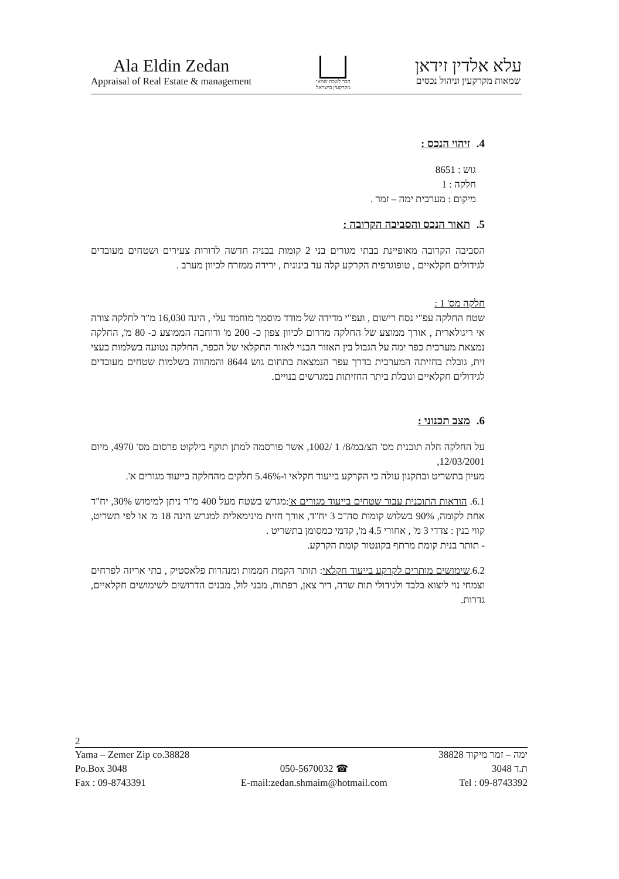Ala Eldin Zedan
Appraisal of Real Estate & management
חבר לשכת שמאי
מקרקעין בישראל
עלא אלדין זידאן
שמאות מקרקעין וניהול נכסים
4. זיהוי הנכס :
גוש : 8651
חלקה : 1
מיקום : מערבית ימה – זמר .
5. תאור הנכס והסביבה הקרובה :
הסביבה הקרובה מאופיינת בבתי מגורים בני 2 קומות בבניה חדשה לדורות צעירים ושטחים מעובדים לגידולים חקלאיים , טופוגרפית הקרקע קלה עד בינונית , ירידה ממזרח לכיוון מערב .
חלקה מס' 1 :
שטח החלקה עפ"י נסח רישום , ועפ"י מדידה של מודד מוסמך מוחמד עלי , הינה 16,030 מ"ר לחלקה צורה אי ריגולארית , אורך ממוצע של החלקה מדרום לכיוון צפון כ- 200 מ' ורוחבה הממוצע כ- 80 מ', החלקה נמצאת מערבית כפר ימה על הגבול בין האזור הבנוי לאזור החקלאי של הכפר, החלקה נטועה בשלמות בעצי זית, גובלת בחזיתה המערבית בדרך עפר הנמצאת בתחום גוש 8644 והמהווה בשלמות שטחים מעובדים לגידולים חקלאיים וגובלת ביתר החזיתות במגרשים בנויים.
6. מצב תכנוני :
על החלקה חלה תוכנית מס' הצ/במ/8/ 1 /1002, אשר פורסמה למתן תוקף בילקוט פרסום מס' 4970, מיום 12/03/2001,
מעיון בתשריט ובתקנון עולה כי הקרקע בייעוד חקלאי ו-5.46% חלקים מהחלקה בייעוד מגורים א'.
6.1. הוראות התוכנית עבור שטחים בייעוד מגורים א':מגרש בשטח מעל 400 מ"ר ניתן למימוש 30%, יח"ד אחת לקומה, 90% בשלוש קומות סה"כ 3 יח"ד, אורך חזית מינימאלית למגרש הינה 18 מ' או לפי תשריט, קווי בנין : צדדי 3 מ' , אחורי 4.5 מ', קדמי כמסומן בתשריט .
- תותר בנית קומת מרתף בקונטור קומת הקרקע.
6.2.שימושים מותרים לקרקע בייעוד חקלאי: תותר הקמת חממות ומנהרות פלאסטיק , בתי אריזה לפרחים וצמחי נוי ליצוא בלבד ולגידולי תות שדה, דיר צאן, רפתות, מבני לול, מבנים הדרושים לשימושים חקלאיים, גדרות.
2
Yama – Zemer Zip co.38828
Po.Box 3048
Fax : 09-8743391
050-5670032 ☎
E-mail:zedan.shmaim@hotmail.com
ימה – זמר מיקוד 38828
ת.ד 3048
Tel : 09-8743392